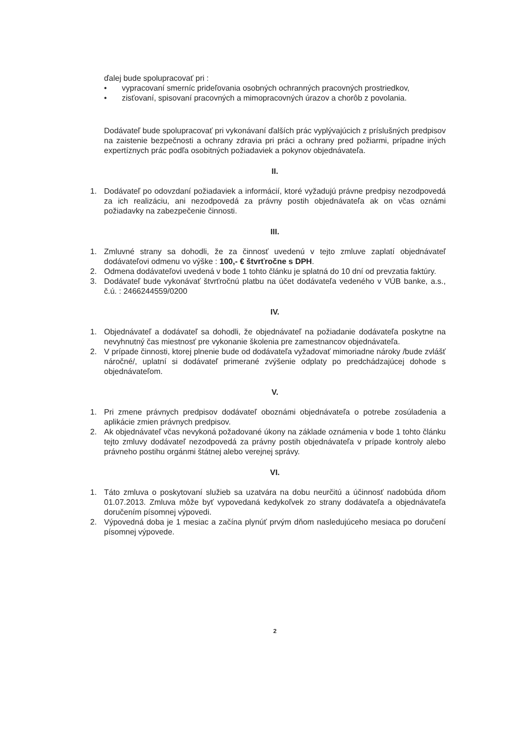ďalej bude spolupracovať pri :
• vypracovaní smerníc prideľovania osobných ochranných pracovných prostriedkov,
• zisťovaní, spisovaní pracovných a mimopracovných úrazov a chorôb z povolania.
Dodávateľ bude spolupracovať pri vykonávaní ďalších prác vyplývajúcich z príslušných predpisov na zaistenie bezpečnosti a ochrany zdravia pri práci a ochrany pred požiarmi, prípadne iných expertíznych prác podľa osobitných požiadaviek a pokynov objednávateľa.
II.
1. Dodávateľ po odovzdaní požiadaviek a informácií, ktoré vyžadujú právne predpisy nezodpovedá za ich realizáciu, ani nezodpovedá za právny postih objednávateľa ak on včas oznámi požiadavky na zabezpečenie činnosti.
III.
1. Zmluvné strany sa dohodli, že za činnosť uvedenú v tejto zmluve zaplatí objednávateľ dodávateľovi odmenu vo výške : 100,- € štvrťročne s DPH.
2. Odmena dodávateľovi uvedená v bode 1 tohto článku je splatná do 10 dní od prevzatia faktúry.
3. Dodávateľ bude vykonávať štvrťročnú platbu na účet dodávateľa vedeného v VÚB banke, a.s., č.ú. : 2466244559/0200
IV.
1. Objednávateľ a dodávateľ sa dohodli, že objednávateľ na požiadanie dodávateľa poskytne na nevyhnutný čas miestnosť pre vykonanie školenia pre zamestnancov objednávateľa.
2. V prípade činnosti, ktorej plnenie bude od dodávateľa vyžadovať mimoriadne nároky /bude zvlášť náročné/, uplatní si dodávateľ primerané zvýšenie odplaty po predchádzajúcej dohode s objednávateľom.
V.
1. Pri zmene právnych predpisov dodávateľ oboznámi objednávateľa o potrebe zosúladenia a aplikácie zmien právnych predpisov.
2. Ak objednávateľ včas nevykoná požadované úkony na základe oznámenia v bode 1 tohto článku tejto zmluvy dodávateľ nezodpovedá za právny postih objednávateľa v prípade kontroly alebo právneho postihu orgánmi štátnej alebo verejnej správy.
VI.
1. Táto zmluva o poskytovaní služieb sa uzatvára na dobu neurčitú a účinnosť nadobúda dňom 01.07.2013. Zmluva môže byť vypovedaná kedykoľvek zo strany dodávateľa a objednávateľa doručením písomnej výpovedi.
2. Výpovedná doba je 1 mesiac a začína plynúť prvým dňom nasledujúceho mesiaca po doručení písomnej výpovede.
2